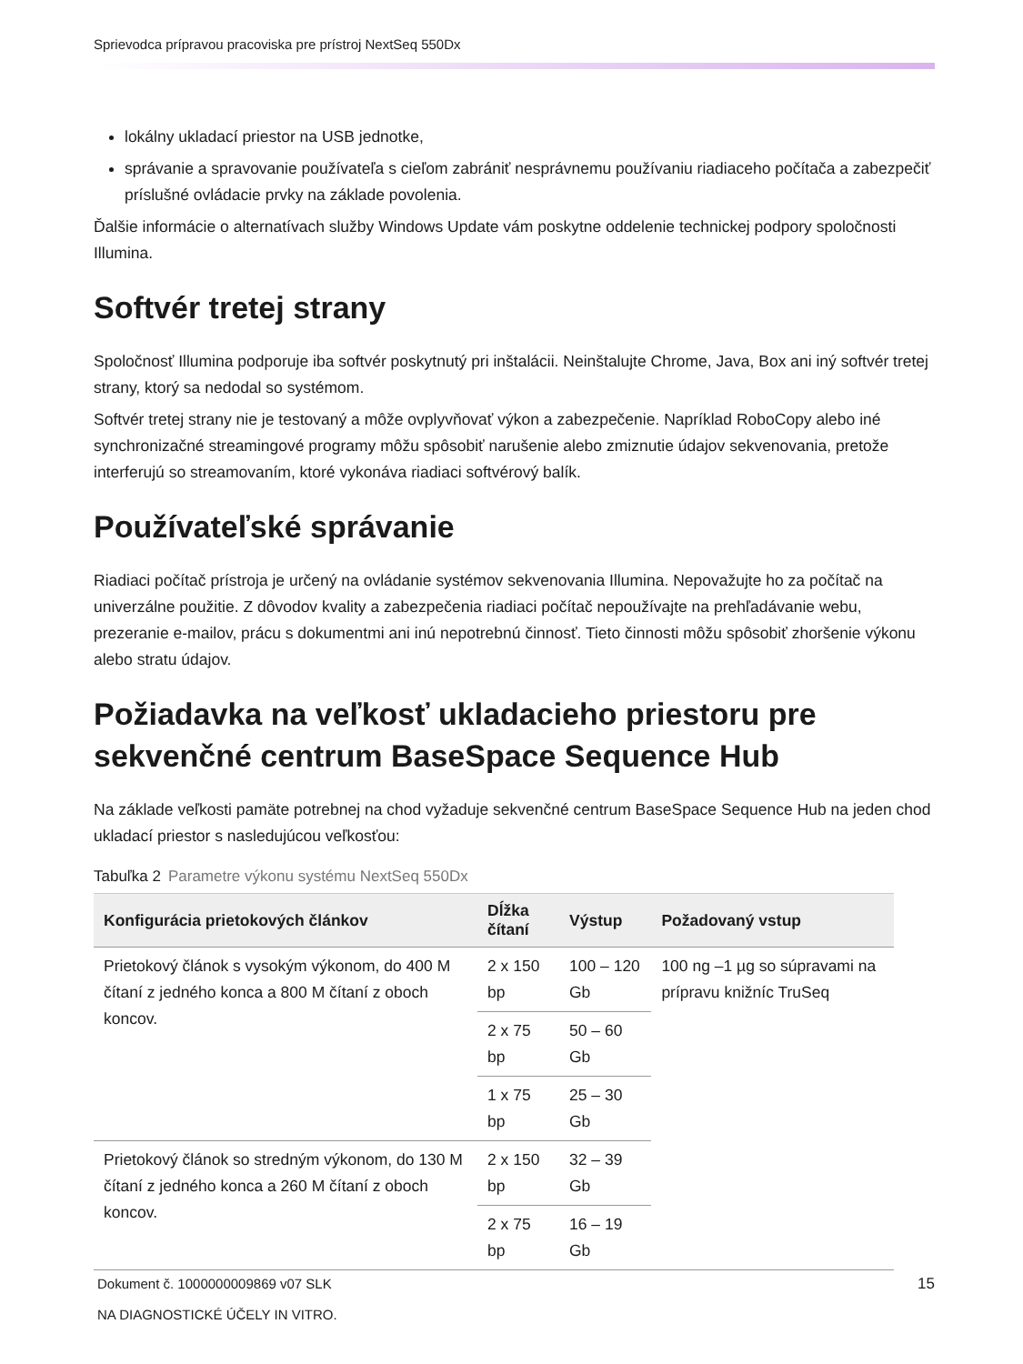Sprievodca prípravou pracoviska pre prístroj NextSeq 550Dx
lokálny ukladací priestor na USB jednotke,
správanie a spravovanie používateľa s cieľom zabrániť nesprávnemu používaniu riadiaceho počítača a zabezpečiť príslušné ovládacie prvky na základe povolenia.
Ďalšie informácie o alternatívach služby Windows Update vám poskytne oddelenie technickej podpory spoločnosti Illumina.
Softvér tretej strany
Spoločnosť Illumina podporuje iba softvér poskytnutý pri inštalácii. Neinštalujte Chrome, Java, Box ani iný softvér tretej strany, ktorý sa nedodal so systémom.
Softvér tretej strany nie je testovaný a môže ovplyvňovať výkon a zabezpečenie. Napríklad RoboCopy alebo iné synchronizačné streamingové programy môžu spôsobiť narušenie alebo zmiznutie údajov sekvenovania, pretože interferujú so streamovaním, ktoré vykonáva riadiaci softvérový balík.
Používateľské správanie
Riadiaci počítač prístroja je určený na ovládanie systémov sekvenovania Illumina. Nepovažujte ho za počítač na univerzálne použitie. Z dôvodov kvality a zabezpečenia riadiaci počítač nepoužívajte na prehľadávanie webu, prezeranie e-mailov, prácu s dokumentmi ani inú nepotrebnú činnosť. Tieto činnosti môžu spôsobiť zhoršenie výkonu alebo stratu údajov.
Požiadavka na veľkosť ukladacieho priestoru pre sekvenčné centrum BaseSpace Sequence Hub
Na základe veľkosti pamäte potrebnej na chod vyžaduje sekvenčné centrum BaseSpace Sequence Hub na jeden chod ukladací priestor s nasledujúcou veľkosťou:
Tabuľka 2 Parametre výkonu systému NextSeq 550Dx
| Konfigurácia prietokových článkov | Dĺžka čítaní | Výstup | Požadovaný vstup |
| --- | --- | --- | --- |
| Prietokový článok s vysokým výkonom, do 400 M čítaní z jedného konca a 800 M čítaní z oboch koncov. | 2 x 150 bp | 100 – 120 Gb | 100 ng –1 µg so súpravami na prípravu knižníc TruSeq |
| | 2 x 75 bp | 50 – 60 Gb | |
| | 1 x 75 bp | 25 – 30 Gb | |
| Prietokový článok so stredným výkonom, do 130 M čítaní z jedného konca a 260 M čítaní z oboch koncov. | 2 x 150 bp | 32 – 39 Gb | |
| | 2 x 75 bp | 16 – 19 Gb | |
Dokument č. 1000000009869 v07 SLK
NA DIAGNOSTICKÉ ÚČELY IN VITRO.
15